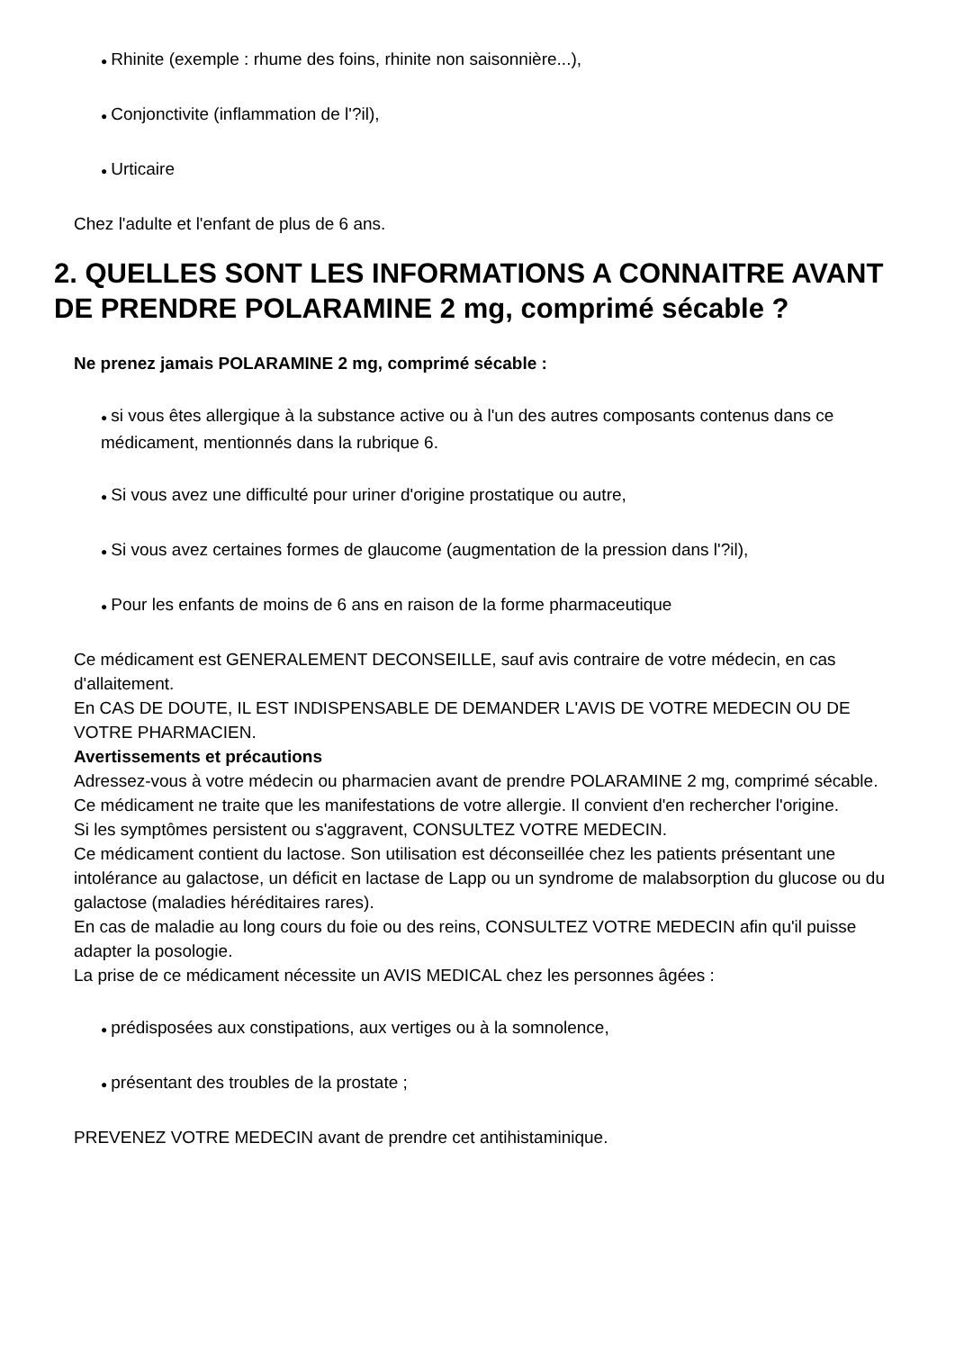● Rhinite (exemple : rhume des foins, rhinite non saisonnière...),
● Conjonctivite (inflammation de l'?il),
● Urticaire
Chez l'adulte et l'enfant de plus de 6 ans.
2. QUELLES SONT LES INFORMATIONS A CONNAITRE AVANT DE PRENDRE POLARAMINE 2 mg, comprimé sécable ?
Ne prenez jamais POLARAMINE 2 mg, comprimé sécable :
● si vous êtes allergique à la substance active ou à l'un des autres composants contenus dans ce médicament, mentionnés dans la rubrique 6.
● Si vous avez une difficulté pour uriner d'origine prostatique ou autre,
● Si vous avez certaines formes de glaucome (augmentation de la pression dans l'?il),
● Pour les enfants de moins de 6 ans en raison de la forme pharmaceutique
Ce médicament est GENERALEMENT DECONSEILLE, sauf avis contraire de votre médecin, en cas d'allaitement.
En CAS DE DOUTE, IL EST INDISPENSABLE DE DEMANDER L'AVIS DE VOTRE MEDECIN OU DE VOTRE PHARMACIEN.
Avertissements et précautions
Adressez-vous à votre médecin ou pharmacien avant de prendre POLARAMINE 2 mg, comprimé sécable.
Ce médicament ne traite que les manifestations de votre allergie. Il convient d'en rechercher l'origine.
Si les symptômes persistent ou s'aggravent, CONSULTEZ VOTRE MEDECIN.
Ce médicament contient du lactose. Son utilisation est déconseillée chez les patients présentant une intolérance au galactose, un déficit en lactase de Lapp ou un syndrome de malabsorption du glucose ou du galactose (maladies héréditaires rares).
En cas de maladie au long cours du foie ou des reins, CONSULTEZ VOTRE MEDECIN afin qu'il puisse adapter la posologie.
La prise de ce médicament nécessite un AVIS MEDICAL chez les personnes âgées :
● prédisposées aux constipations, aux vertiges ou à la somnolence,
● présentant des troubles de la prostate ;
PREVENEZ VOTRE MEDECIN avant de prendre cet antihistaminique.